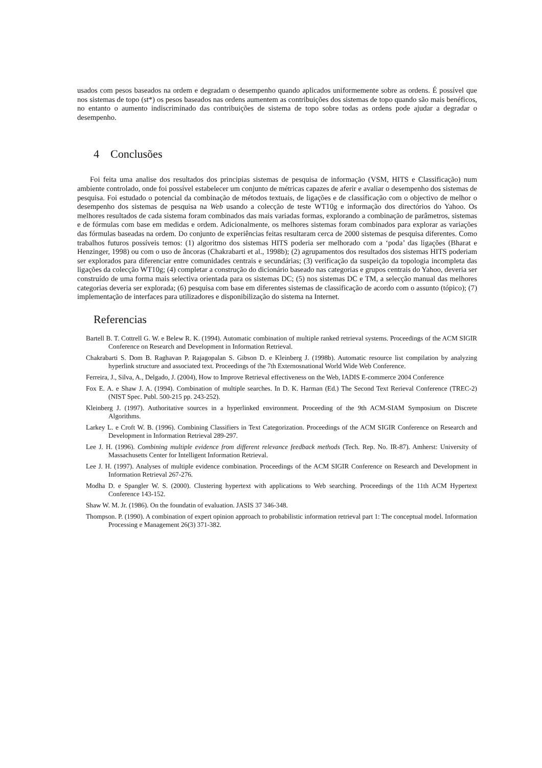usados com pesos baseados na ordem e degradam o desempenho quando aplicados uniformemente sobre as ordens. É possível que nos sistemas de topo (st*) os pesos baseados nas ordens aumentem as contribuições dos sistemas de topo quando são mais benéficos, no entanto o aumento indiscriminado das contribuições de sistema de topo sobre todas as ordens pode ajudar a degradar o desempenho.
4 Conclusões
Foi feita uma analise dos resultados dos principias sistemas de pesquisa de informação (VSM, HITS e Classificação) num ambiente controlado, onde foi possível estabelecer um conjunto de métricas capazes de aferir e avaliar o desempenho dos sistemas de pesquisa. Foi estudado o potencial da combinação de métodos textuais, de ligações e de classificação com o objectivo de melhor o desempenho dos sistemas de pesquisa na Web usando a colecção de teste WT10g e informação dos directórios do Yahoo. Os melhores resultados de cada sistema foram combinados das mais variadas formas, explorando a combinação de parâmetros, sistemas e de fórmulas com base em medidas e ordem. Adicionalmente, os melhores sistemas foram combinados para explorar as variações das fórmulas baseadas na ordem. Do conjunto de experiências feitas resultaram cerca de 2000 sistemas de pesquisa diferentes. Como trabalhos futuros possíveis temos: (1) algoritmo dos sistemas HITS poderia ser melhorado com a ‘poda’ das ligações (Bharat e Henzinger, 1998) ou com o uso de âncoras (Chakrabarti et al., 1998b); (2) agrupamentos dos resultados dos sistemas HITS poderiam ser explorados para diferenciar entre comunidades centrais e secundárias; (3) verificação da suspeição da topologia incompleta das ligações da colecção WT10g; (4) completar a construção do dicionário baseado nas categorias e grupos centrais do Yahoo, deveria ser construído de uma forma mais selectiva orientada para os sistemas DC; (5) nos sistemas DC e TM, a selecção manual das melhores categorias deveria ser explorada; (6) pesquisa com base em diferentes sistemas de classificação de acordo com o assunto (tópico); (7) implementação de interfaces para utilizadores e disponibilização do sistema na Internet.
Referencias
Bartell B. T. Cottrell G. W. e Belew R. K. (1994). Automatic combination of multiple ranked retrieval systems. Proceedings of the ACM SIGIR Conference on Research and Development in Information Retrieval.
Chakrabarti S. Dom B. Raghavan P. Rajagopalan S. Gibson D. e Kleinberg J. (1998b). Automatic resource list compilation by analyzing hyperlink structure and associated text. Proceedings of the 7th Externosnational World Wide Web Conference.
Ferreira, J., Silva, A., Delgado, J. (2004), How to Improve Retrieval effectiveness on the Web, IADIS E-commerce 2004 Conference
Fox E. A. e Shaw J. A. (1994). Combination of multiple searches. In D. K. Harman (Ed.) The Second Text Rerieval Conference (TREC-2) (NIST Spec. Publ. 500-215 pp. 243-252).
Kleinberg J. (1997). Authoritative sources in a hyperlinked environment. Proceeding of the 9th ACM-SIAM Symposium on Discrete Algorithms.
Larkey L. e Croft W. B. (1996). Combining Classifiers in Text Categorization. Proceedings of the ACM SIGIR Conference on Research and Development in Information Retrieval 289-297.
Lee J. H. (1996). Combining multiple evidence from different relevance feedback methods (Tech. Rep. No. IR-87). Amherst: University of Massachusetts Center for Intelligent Information Retrieval.
Lee J. H. (1997). Analyses of multiple evidence combination. Proceedings of the ACM SIGIR Conference on Research and Development in Information Retrieval 267-276.
Modha D. e Spangler W. S. (2000). Clustering hypertext with applications to Web searching. Proceedings of the 11th ACM Hypertext Conference 143-152.
Shaw W. M. Jr. (1986). On the foundatin of evaluation. JASIS 37 346-348.
Thompson. P. (1990). A combination of expert opinion approach to probabilistic information retrieval part 1: The conceptual model. Information Processing e Management 26(3) 371-382.